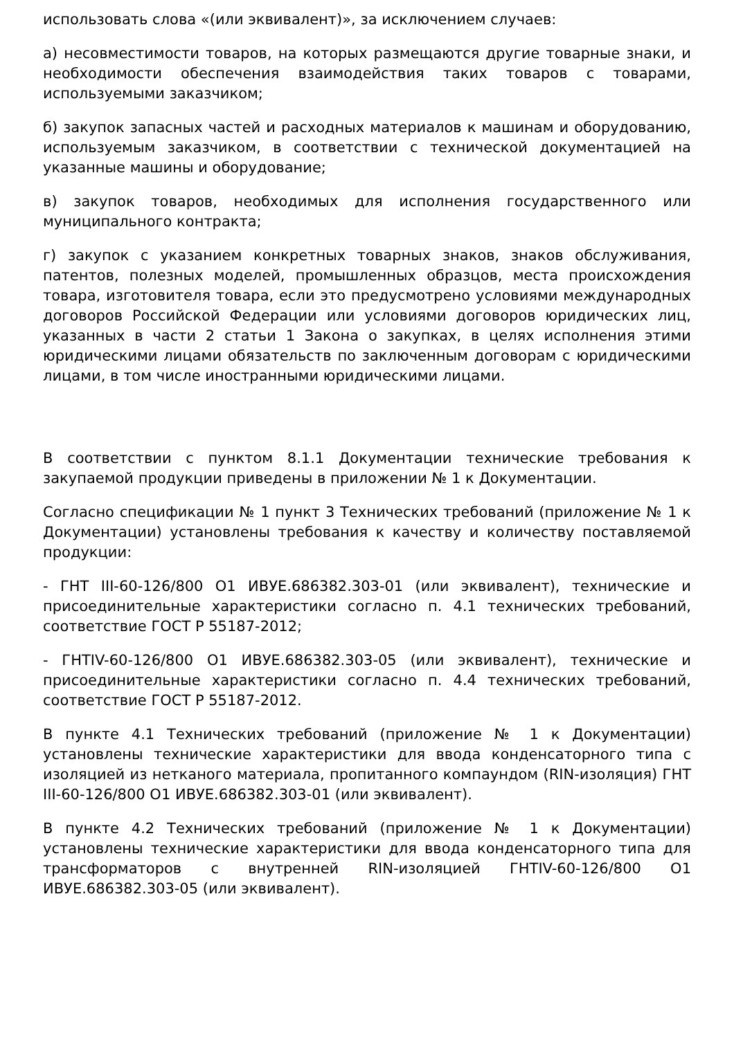использовать слова «(или эквивалент)», за исключением случаев:
а) несовместимости товаров, на которых размещаются другие товарные знаки, и необходимости обеспечения взаимодействия таких товаров с товарами, используемыми заказчиком;
б) закупок запасных частей и расходных материалов к машинам и оборудованию, используемым заказчиком, в соответствии с технической документацией на указанные машины и оборудование;
в) закупок товаров, необходимых для исполнения государственного или муниципального контракта;
г) закупок с указанием конкретных товарных знаков, знаков обслуживания, патентов, полезных моделей, промышленных образцов, места происхождения товара, изготовителя товара, если это предусмотрено условиями международных договоров Российской Федерации или условиями договоров юридических лиц, указанных в части 2 статьи 1 Закона о закупках, в целях исполнения этими юридическими лицами обязательств по заключенным договорам с юридическими лицами, в том числе иностранными юридическими лицами.
В соответствии с пунктом 8.1.1 Документации технические требования к закупаемой продукции приведены в приложении № 1 к Документации.
Согласно спецификации № 1 пункт 3 Технических требований (приложение № 1 к Документации) установлены требования к качеству и количеству поставляемой продукции:
- ГНТ III-60-126/800 О1 ИВУЕ.686382.303-01 (или эквивалент), технические и присоединительные характеристики согласно п. 4.1 технических требований, соответствие ГОСТ Р 55187-2012;
- ГНТIV-60-126/800 О1 ИВУЕ.686382.303-05 (или эквивалент), технические и присоединительные характеристики согласно п. 4.4 технических требований, соответствие ГОСТ Р 55187-2012.
В пункте 4.1 Технических требований (приложение № 1 к Документации) установлены технические характеристики для ввода конденсаторного типа с изоляцией из нетканого материала, пропитанного компаундом (RIN-изоляция) ГНТ III-60-126/800 О1 ИВУЕ.686382.303-01 (или эквивалент).
В пункте 4.2 Технических требований (приложение № 1 к Документации) установлены технические характеристики для ввода конденсаторного типа для трансформаторов с внутренней RIN-изоляцией ГНТIV-60-126/800 О1 ИВУЕ.686382.303-05 (или эквивалент).